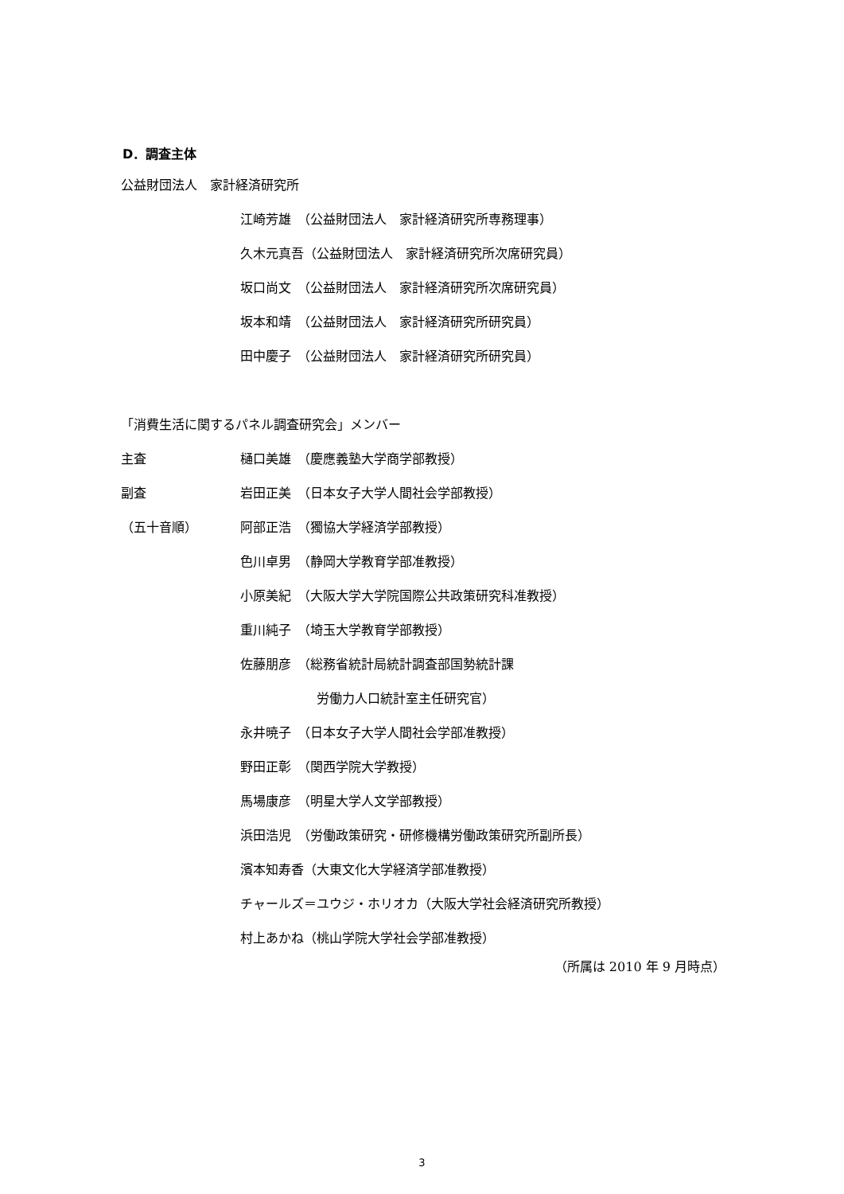D．調査主体
公益財団法人　家計経済研究所
江崎芳雄　（公益財団法人　家計経済研究所専務理事）
久木元真吾（公益財団法人　家計経済研究所次席研究員）
坂口尚文　（公益財団法人　家計経済研究所次席研究員）
坂本和靖　（公益財団法人　家計経済研究所研究員）
田中慶子　（公益財団法人　家計経済研究所研究員）
「消費生活に関するパネル調査研究会」メンバー
主査 樋口美雄　（慶應義塾大学商学部教授）
副査 岩田正美　（日本女子大学人間社会学部教授）
（五十音順） 阿部正浩　（獨協大学経済学部教授）
色川卓男　（静岡大学教育学部准教授）
小原美紀　（大阪大学大学院国際公共政策研究科准教授）
重川純子　（埼玉大学教育学部教授）
佐藤朋彦　（総務省統計局統計調査部国勢統計課
　　　　　　労働力人口統計室主任研究官）
永井暁子　（日本女子大学人間社会学部准教授）
野田正彰　（関西学院大学教授）
馬場康彦　（明星大学人文学部教授）
浜田浩児　（労働政策研究・研修機構労働政策研究所副所長）
濱本知寿香（大東文化大学経済学部准教授）
チャールズ＝ユウジ・ホリオカ（大阪大学社会経済研究所教授）
村上あかね（桃山学院大学社会学部准教授）
（所属は 2010 年 9 月時点）
3